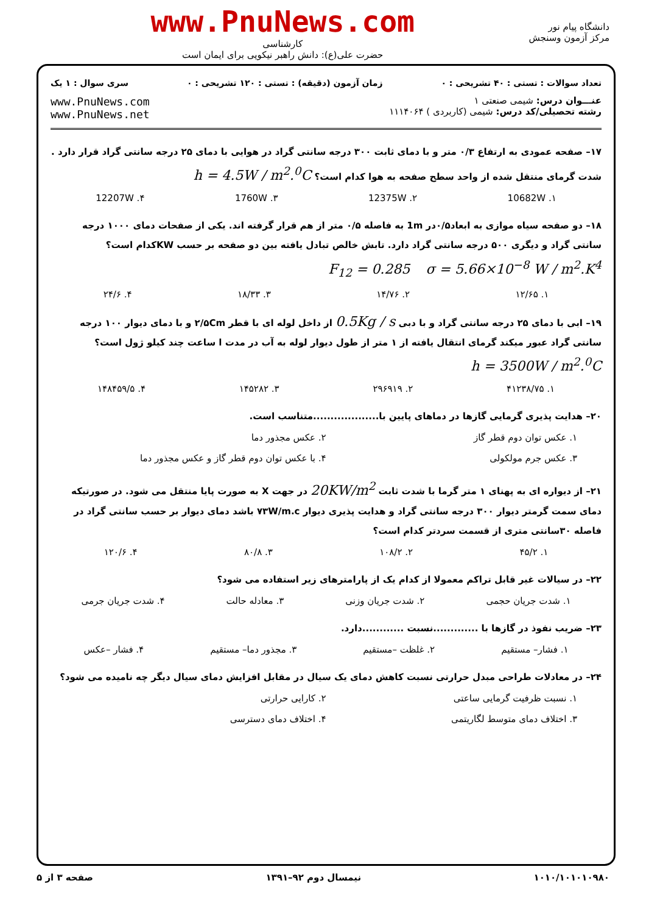دانشگاه پیام نور
مرکز آزمون وسنجش
www.PnuNews.com
کارشناسی
حضرت علی(ع): دانش راهبر نیکویی برای ایمان است
تعداد سوالات : تستی : ۴۰ تشریحی : ۰ زمان آزمون (دقیقه) : تستی : ۱۲۰ تشریحی : ۰ سری سوال : ۱ یک
عنـــوان درس: شیمی صنعتی ۱
رشته تحصیلی/کد درس: شیمی (کاربردی ) ۱۱۱۴۰۶۴
www.PnuNews.com
www.PnuNews.net
۱۷– صفحه عمودی به ارتفاع ۰/۳ متر و با دمای ثابت ۳۰۰ درجه سانتی گراد در هوایی با دمای ۲۵ درجه سانتی گراد قرار دارد .
شدت گرمای منتقل شده از واحد سطح صفحه به هوا کدام است؟ h = 4.5W / m<sup>2</sup>.<sup>0</sup>C
۱. 10682W ۲. 12375W ۳. 1760W ۴. 12207W
۱۸– دو صفحه سیاه موازی به ابعاد۰/۵در 1m به فاصله ۰/۵ متر از هم قرار گرفته اند. یکی از صفحات دمای ۱۰۰۰ درجه سانتی گراد و دیگری ۵۰۰ درجه سانتی گراد دارد. تابش خالص تبادل یافته بین دو صفحه بر حسب KWکدام است؟
F<sub>12</sub> = 0.285 σ = 5.66×10<sup>−8</sup> W / m<sup>2</sup>.K<sup>4</sup>
۱. ۱۲/۶۵ ۲. ۱۴/۷۶ ۳. ۱۸/۳۳ ۴. ۲۴/۶
۱۹– ابی با دمای ۲۵ درجه سانتی گراد و با دبی 0.5Kg / s از داخل لوله ای با قطر ۲/۵Cm و با دمای دیوار ۱۰۰ درجه سانتی گراد عبور میکند گرمای انتقال یافته از ۱ متر از طول دیوار لوله به آب در مدت ا ساعت چند کیلو ژول است؟
h = 3500W / m<sup>2</sup>.<sup>0</sup>C
۱. ۴۱۲۳۸/۷۵ ۲. ۲۹۶۹۱۹ ۳. ۱۴۵۲۸۲ ۴. ۱۴۸۴۵۹/۵
۲۰– هدایت پذیری گرمایی گازها در دماهای پایین با...................متناسب است.
۱. عکس توان دوم قطر گاز ۲. عکس مجذور دما ۳. عکس جرم مولکولی ۴. با عکس توان دوم قطر گاز و عکس مجذور دما
۲۱– از دیواره ای به پهنای ۱ متر گرما با شدت ثابت 20KW/m<sup>2</sup> در جهت X به صورت پایا منتقل می شود. در صورتیکه دمای سمت گرمتر دیوار ۳۰۰ درجه سانتی گراد و هدایت پذیری دیوار ۷۳W/m.c باشد دمای دیوار بر حسب سانتی گراد در فاصله ۳۰سانتی متری از قسمت سردتر کدام است؟
۱. ۴۵/۲ ۲. ۱۰۸/۲ ۳. ۸۰/۸ ۴. ۱۲۰/۶
۲۲– در سیالات غیر قابل تراکم معمولا از کدام یک از پارامترهای زیر استفاده می شود؟
۱. شدت جریان حجمی ۲. شدت جریان وزنی ۳. معادله حالت ۴. شدت جریان جرمی
۲۳– ضریب نفوذ در گازها با .............نسبت ............دارد.
۱. فشار– مستقیم ۲. غلظت –مستقیم ۳. مجذور دما– مستقیم ۴. فشار –عکس
۲۴– در معادلات طراحی مبدل حرارتی نسبت کاهش دمای یک سیال در مقابل افزایش دمای سیال دیگر چه نامیده می شود؟
۱. نسبت ظرفیت گرمایی ساعتی ۲. کارایی حرارتی ۳. اختلاف دمای متوسط لگاریتمی ۴. اختلاف دمای دسترسی
۱۰۱۰/۱۰۱۰۱۰۹۸۰ نیمسال دوم ۹۲–۱۳۹۱ صفحه ۳ از ۵